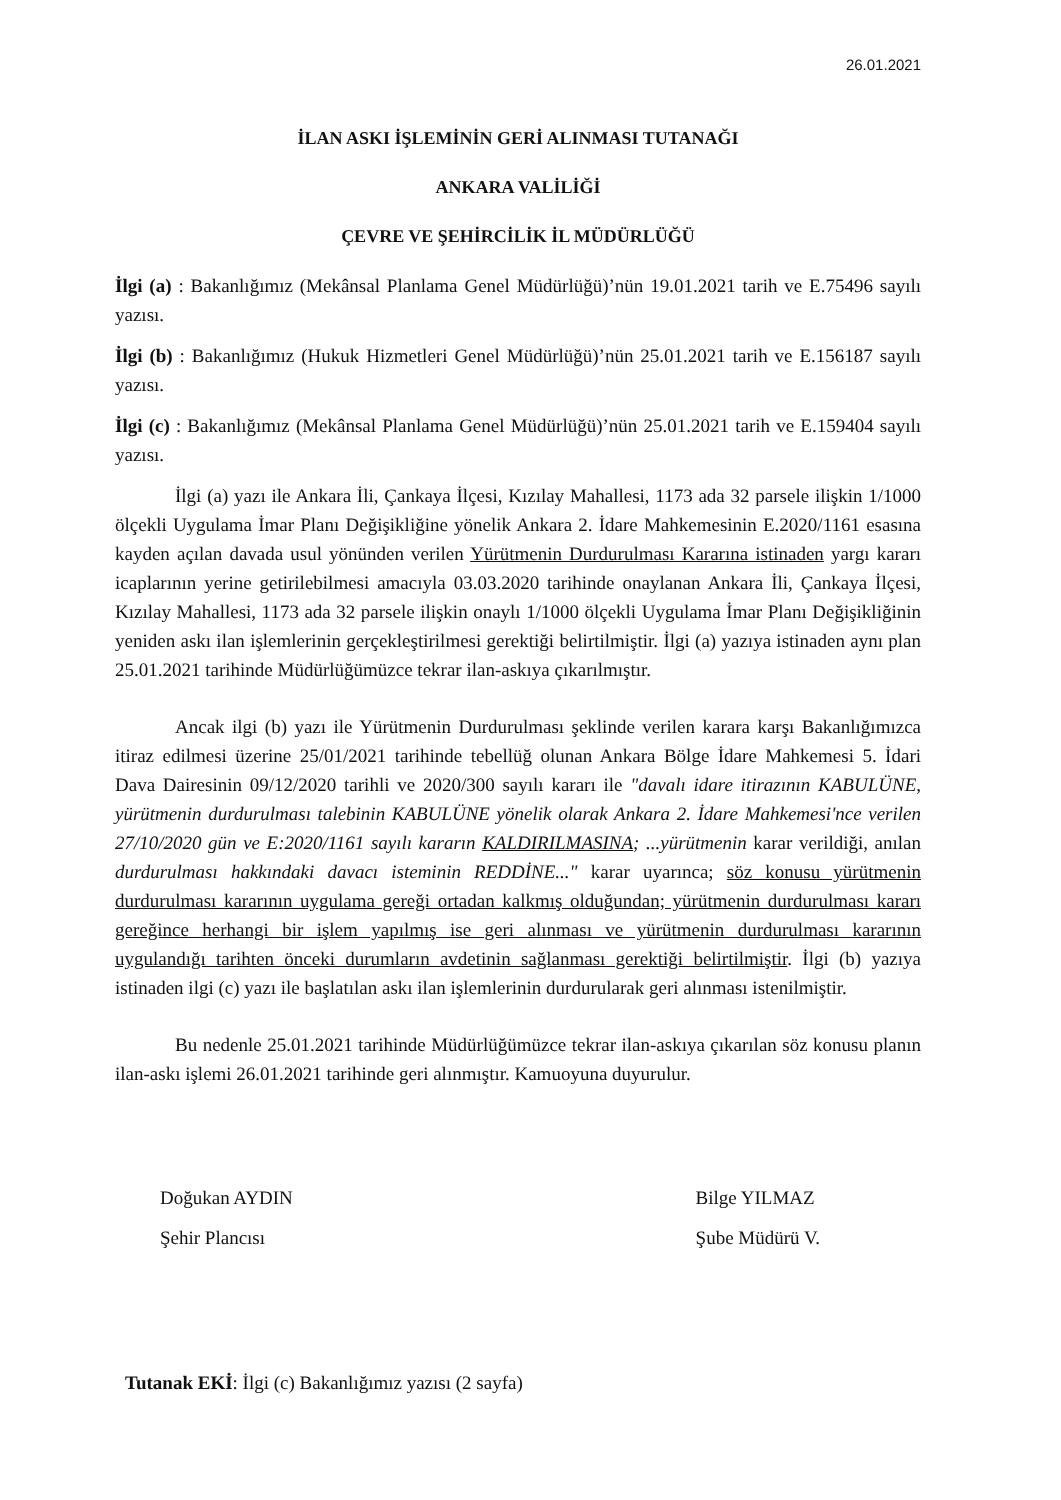26.01.2021
İLAN ASKI İŞLEMİNİN GERİ ALINMASI TUTANAĞI
ANKARA VALİLİĞİ
ÇEVRE VE ŞEHİRCİLİK İL MÜDÜRLÜĞÜ
İlgi (a) : Bakanlığımız (Mekânsal Planlama Genel Müdürlüğü)’nün 19.01.2021 tarih ve E.75496 sayılı yazısı.
İlgi (b) : Bakanlığımız (Hukuk Hizmetleri Genel Müdürlüğü)’nün 25.01.2021 tarih ve E.156187 sayılı yazısı.
İlgi (c) : Bakanlığımız (Mekânsal Planlama Genel Müdürlüğü)’nün 25.01.2021 tarih ve E.159404 sayılı yazısı.
İlgi (a) yazı ile Ankara İli, Çankaya İlçesi, Kızılay Mahallesi, 1173 ada 32 parsele ilişkin 1/1000 ölçekli Uygulama İmar Planı Değişikliğine yönelik Ankara 2. İdare Mahkemesinin E.2020/1161 esasına kayden açılan davada usul yönünden verilen Yürütmenin Durdurulması Kararına istinaden yargı kararı icaplarının yerine getirilebilmesi amacıyla 03.03.2020 tarihinde onaylanan Ankara İli, Çankaya İlçesi, Kızılay Mahallesi, 1173 ada 32 parsele ilişkin onaylı 1/1000 ölçekli Uygulama İmar Planı Değişikliğinin yeniden askı ilan işlemlerinin gerçekleştirilmesi gerektiği belirtilmiştir. İlgi (a) yazıya istinaden aynı plan 25.01.2021 tarihinde Müdürlüğümüzce tekrar ilan-askıya çıkarılmıştır.
Ancak ilgi (b) yazı ile Yürütmenin Durdurulması şeklinde verilen karara karşı Bakanlığımızca itiraz edilmesi üzerine 25/01/2021 tarihinde tebellüğ olunan Ankara Bölge İdare Mahkemesi 5. İdari Dava Dairesinin 09/12/2020 tarihli ve 2020/300 sayılı kararı ile "davalı idare itirazının KABULÜNE, yürütmenin durdurulması talebinin KABULÜNE yönelik olarak Ankara 2. İdare Mahkemesi'nce verilen 27/10/2020 gün ve E:2020/1161 sayılı kararın KALDIRILMASINA; ...yürütmenin karar verildiği, anılan durdurulması hakkındaki davacı isteminin REDDİNE..." karar uyarınca; söz konusu yürütmenin durdurulması kararının uygulama gereği ortadan kalkmış olduğundan; yürütmenin durdurulması kararı gereğince herhangi bir işlem yapılmış ise geri alınması ve yürütmenin durdurulması kararının uygulandığı tarihten önceki durumların avdetinin sağlanması gerektiği belirtilmiştir. İlgi (b) yazıya istinaden ilgi (c) yazı ile başlatılan askı ilan işlemlerinin durdurularak geri alınması istenilmiştir.
Bu nedenle 25.01.2021 tarihinde Müdürlüğümüzce tekrar ilan-askıya çıkarılan söz konusu planın ilan-askı işlemi 26.01.2021 tarihinde geri alınmıştır. Kamuoyuna duyurulur.
Doğukan AYDIN
Şehir Plancısı
Bilge YILMAZ
Şube Müdürü V.
Tutanak EKİ: İlgi (c) Bakanlığımız yazısı (2 sayfa)